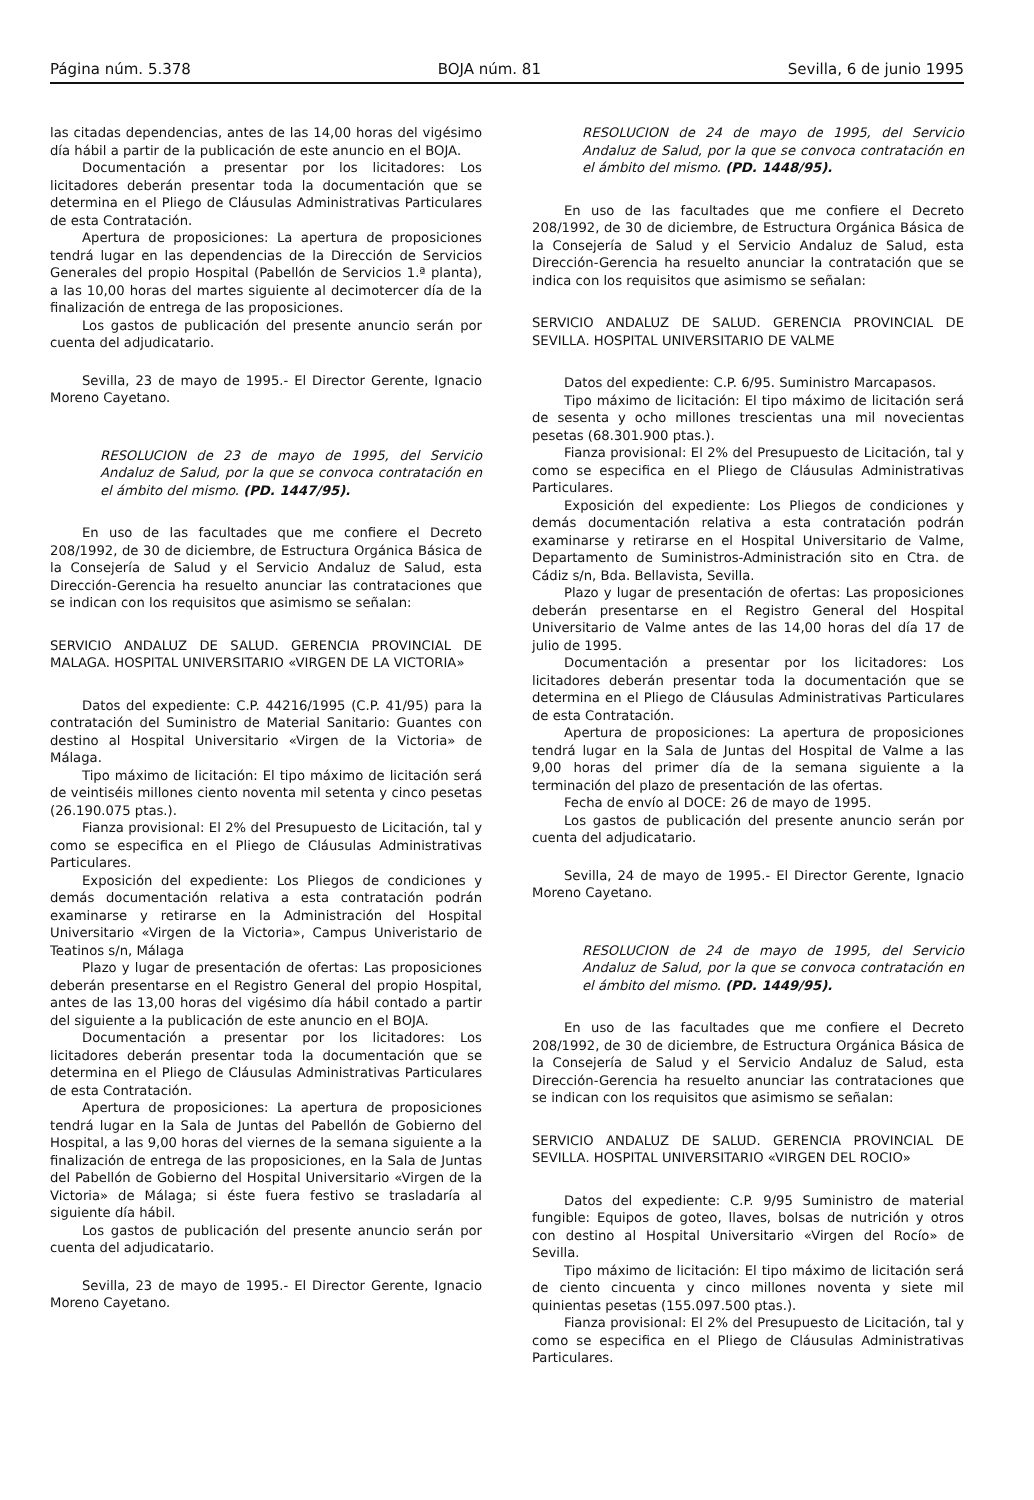Página núm. 5.378 BOJA núm. 81 Sevilla, 6 de junio 1995
las citadas dependencias, antes de las 14,00 horas del vigésimo día hábil a partir de la publicación de este anuncio en el BOJA.
Documentación a presentar por los licitadores: Los licitadores deberán presentar toda la documentación que se determina en el Pliego de Cláusulas Administrativas Particulares de esta Contratación.
Apertura de proposiciones: La apertura de proposiciones tendrá lugar en las dependencias de la Dirección de Servicios Generales del propio Hospital (Pabellón de Servicios 1.ª planta), a las 10,00 horas del martes siguiente al decimotercer día de la finalización de entrega de las proposiciones.
Los gastos de publicación del presente anuncio serán por cuenta del adjudicatario.
Sevilla, 23 de mayo de 1995.- El Director Gerente, Ignacio Moreno Cayetano.
RESOLUCION de 23 de mayo de 1995, del Servicio Andaluz de Salud, por la que se convoca contratación en el ámbito del mismo. (PD. 1447/95).
En uso de las facultades que me confiere el Decreto 208/1992, de 30 de diciembre, de Estructura Orgánica Básica de la Consejería de Salud y el Servicio Andaluz de Salud, esta Dirección-Gerencia ha resuelto anunciar las contrataciones que se indican con los requisitos que asimismo se señalan:
SERVICIO ANDALUZ DE SALUD. GERENCIA PROVINCIAL DE MALAGA. HOSPITAL UNIVERSITARIO «VIRGEN DE LA VICTORIA»
Datos del expediente: C.P. 44216/1995 (C.P. 41/95) para la contratación del Suministro de Material Sanitario: Guantes con destino al Hospital Universitario «Virgen de la Victoria» de Málaga.
Tipo máximo de licitación: El tipo máximo de licitación será de veintiséis millones ciento noventa mil setenta y cinco pesetas (26.190.075 ptas.).
Fianza provisional: El 2% del Presupuesto de Licitación, tal y como se especifica en el Pliego de Cláusulas Administrativas Particulares.
Exposición del expediente: Los Pliegos de condiciones y demás documentación relativa a esta contratación podrán examinarse y retirarse en la Administración del Hospital Universitario «Virgen de la Victoria», Campus Univeristario de Teatinos s/n, Málaga
Plazo y lugar de presentación de ofertas: Las proposiciones deberán presentarse en el Registro General del propio Hospital, antes de las 13,00 horas del vigésimo día hábil contado a partir del siguiente a la publicación de este anuncio en el BOJA.
Documentación a presentar por los licitadores: Los licitadores deberán presentar toda la documentación que se determina en el Pliego de Cláusulas Administrativas Particulares de esta Contratación.
Apertura de proposiciones: La apertura de proposiciones tendrá lugar en la Sala de Juntas del Pabellón de Gobierno del Hospital, a las 9,00 horas del viernes de la semana siguiente a la finalización de entrega de las proposiciones, en la Sala de Juntas del Pabellón de Gobierno del Hospital Universitario «Virgen de la Victoria» de Málaga; si éste fuera festivo se trasladaría al siguiente día hábil.
Los gastos de publicación del presente anuncio serán por cuenta del adjudicatario.
Sevilla, 23 de mayo de 1995.- El Director Gerente, Ignacio Moreno Cayetano.
RESOLUCION de 24 de mayo de 1995, del Servicio Andaluz de Salud, por la que se convoca contratación en el ámbito del mismo. (PD. 1448/95).
En uso de las facultades que me confiere el Decreto 208/1992, de 30 de diciembre, de Estructura Orgánica Básica de la Consejería de Salud y el Servicio Andaluz de Salud, esta Dirección-Gerencia ha resuelto anunciar la contratación que se indica con los requisitos que asimismo se señalan:
SERVICIO ANDALUZ DE SALUD. GERENCIA PROVINCIAL DE SEVILLA. HOSPITAL UNIVERSITARIO DE VALME
Datos del expediente: C.P. 6/95. Suministro Marcapasos.
Tipo máximo de licitación: El tipo máximo de licitación será de sesenta y ocho millones trescientas una mil novecientas pesetas (68.301.900 ptas.).
Fianza provisional: El 2% del Presupuesto de Licitación, tal y como se especifica en el Pliego de Cláusulas Administrativas Particulares.
Exposición del expediente: Los Pliegos de condiciones y demás documentación relativa a esta contratación podrán examinarse y retirarse en el Hospital Universitario de Valme, Departamento de Suministros-Administración sito en Ctra. de Cádiz s/n, Bda. Bellavista, Sevilla.
Plazo y lugar de presentación de ofertas: Las proposiciones deberán presentarse en el Registro General del Hospital Universitario de Valme antes de las 14,00 horas del día 17 de julio de 1995.
Documentación a presentar por los licitadores: Los licitadores deberán presentar toda la documentación que se determina en el Pliego de Cláusulas Administrativas Particulares de esta Contratación.
Apertura de proposiciones: La apertura de proposiciones tendrá lugar en la Sala de Juntas del Hospital de Valme a las 9,00 horas del primer día de la semana siguiente a la terminación del plazo de presentación de las ofertas.
Fecha de envío al DOCE: 26 de mayo de 1995.
Los gastos de publicación del presente anuncio serán por cuenta del adjudicatario.
Sevilla, 24 de mayo de 1995.- El Director Gerente, Ignacio Moreno Cayetano.
RESOLUCION de 24 de mayo de 1995, del Servicio Andaluz de Salud, por la que se convoca contratación en el ámbito del mismo. (PD. 1449/95).
En uso de las facultades que me confiere el Decreto 208/1992, de 30 de diciembre, de Estructura Orgánica Básica de la Consejería de Salud y el Servicio Andaluz de Salud, esta Dirección-Gerencia ha resuelto anunciar las contrataciones que se indican con los requisitos que asimismo se señalan:
SERVICIO ANDALUZ DE SALUD. GERENCIA PROVINCIAL DE SEVILLA. HOSPITAL UNIVERSITARIO «VIRGEN DEL ROCIO»
Datos del expediente: C.P. 9/95 Suministro de material fungible: Equipos de goteo, llaves, bolsas de nutrición y otros con destino al Hospital Universitario «Virgen del Rocío» de Sevilla.
Tipo máximo de licitación: El tipo máximo de licitación será de ciento cincuenta y cinco millones noventa y siete mil quinientas pesetas (155.097.500 ptas.).
Fianza provisional: El 2% del Presupuesto de Licitación, tal y como se especifica en el Pliego de Cláusulas Administrativas Particulares.